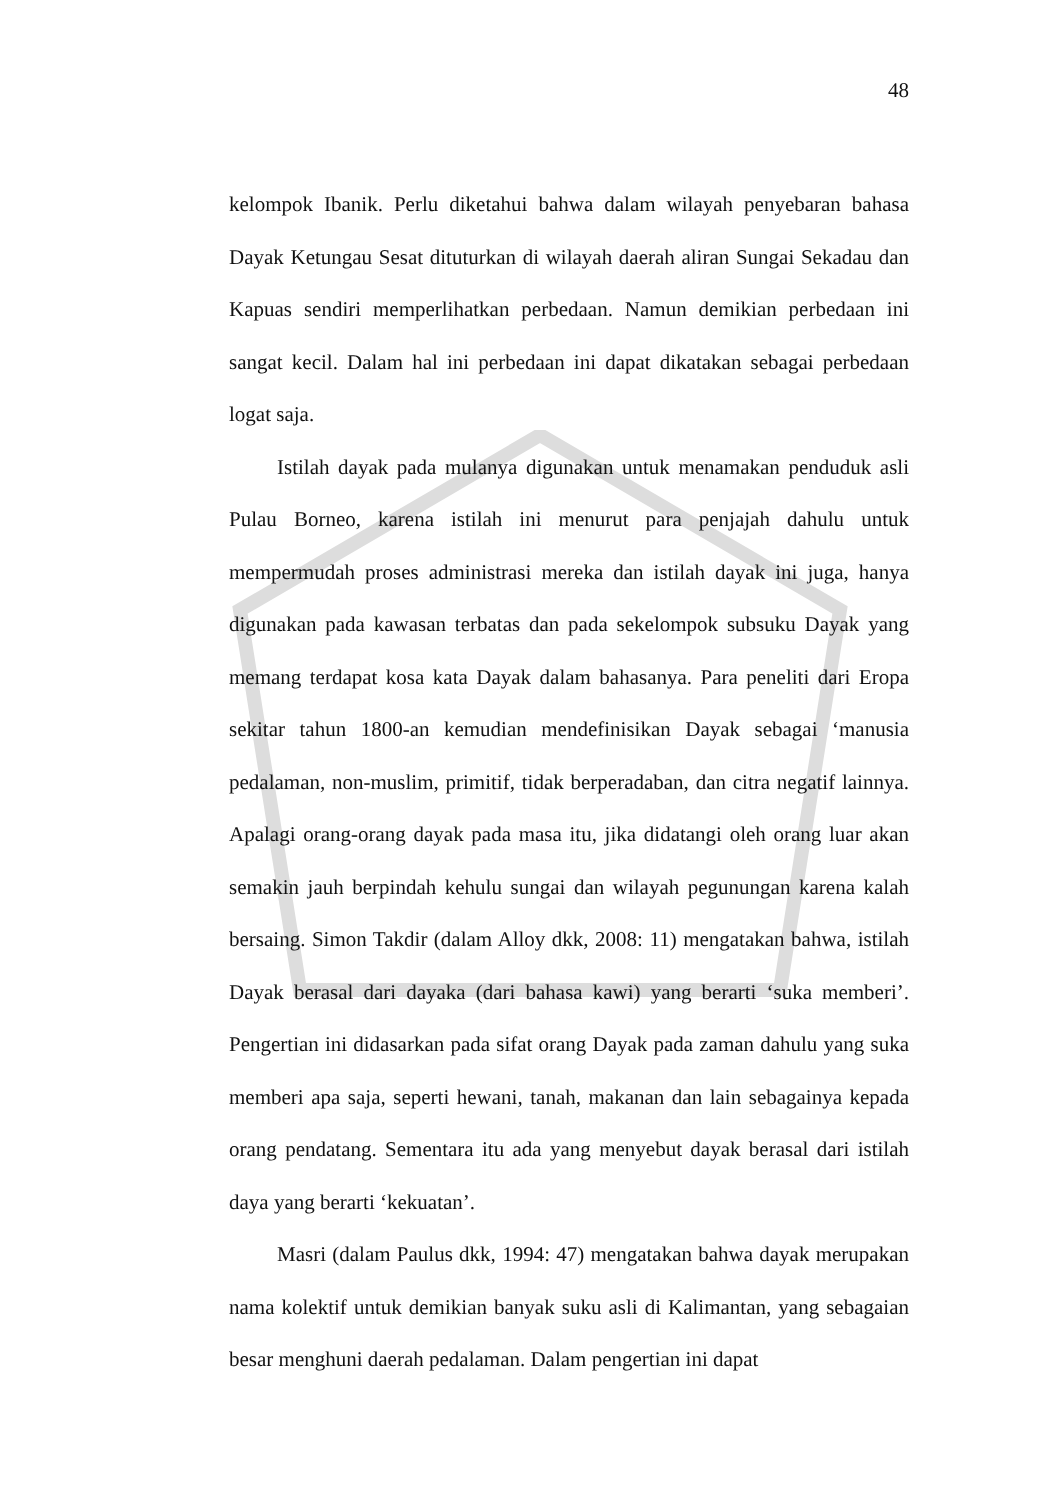48
kelompok Ibanik. Perlu diketahui bahwa dalam wilayah penyebaran bahasa Dayak Ketungau Sesat dituturkan di wilayah daerah aliran Sungai Sekadau dan Kapuas sendiri memperlihatkan perbedaan. Namun demikian perbedaan ini sangat kecil. Dalam hal ini perbedaan ini dapat dikatakan sebagai perbedaan logat saja.
Istilah dayak pada mulanya digunakan untuk menamakan penduduk asli Pulau Borneo, karena istilah ini menurut para penjajah dahulu untuk mempermudah proses administrasi mereka dan istilah dayak ini juga, hanya digunakan pada kawasan terbatas dan pada sekelompok subsuku Dayak yang memang terdapat kosa kata Dayak dalam bahasanya. Para peneliti dari Eropa sekitar tahun 1800-an kemudian mendefinisikan Dayak sebagai ‘manusia pedalaman, non-muslim, primitif, tidak berperadaban, dan citra negatif lainnya. Apalagi orang-orang dayak pada masa itu, jika didatangi oleh orang luar akan semakin jauh berpindah kehulu sungai dan wilayah pegunungan karena kalah bersaing. Simon Takdir (dalam Alloy dkk, 2008: 11) mengatakan bahwa, istilah Dayak berasal dari dayaka (dari bahasa kawi) yang berarti ‘suka memberi’. Pengertian ini didasarkan pada sifat orang Dayak pada zaman dahulu yang suka memberi apa saja, seperti hewani, tanah, makanan dan lain sebagainya kepada orang pendatang. Sementara itu ada yang menyebut dayak berasal dari istilah daya yang berarti ‘kekuatan’.
Masri (dalam Paulus dkk, 1994: 47) mengatakan bahwa dayak merupakan nama kolektif untuk demikian banyak suku asli di Kalimantan, yang sebagaian besar menghuni daerah pedalaman. Dalam pengertian ini dapat